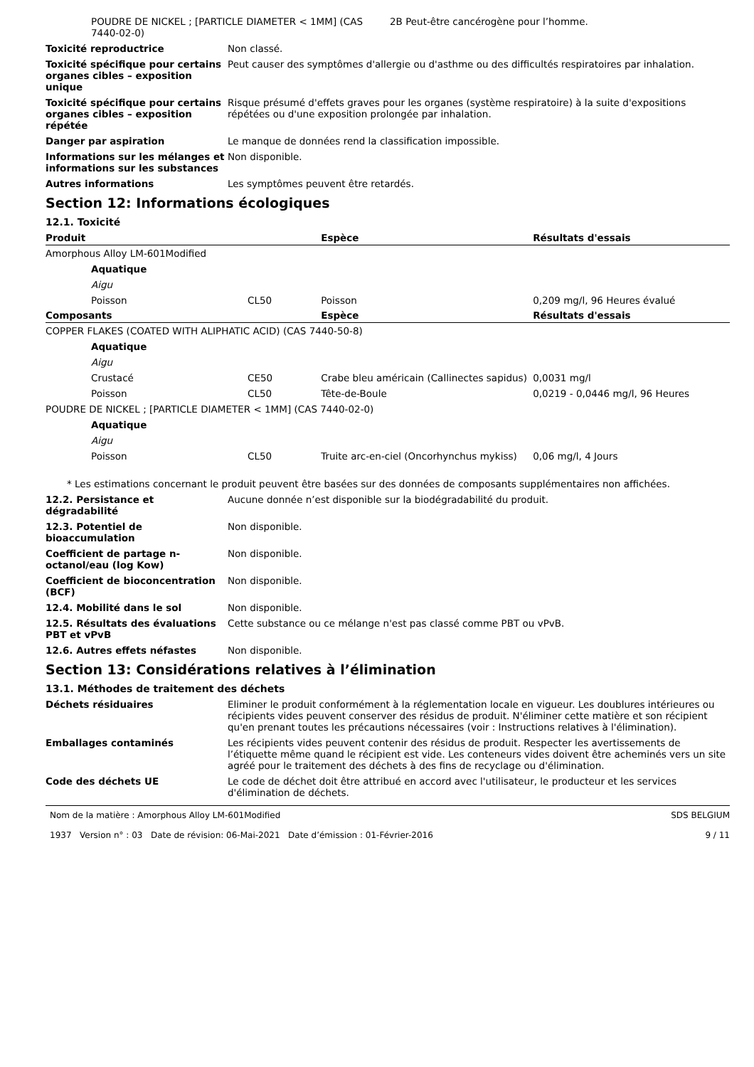POUDRE DE NICKEL ; [PARTICLE DIAMETER < 1MM] (CAS 7440-02-0)
2B Peut-être cancérogène pour l’homme.
Toxicité reproductrice Non classé.
Toxicité spécifique pour certains organes cibles – exposition unique
Peut causer des symptômes d'allergie ou d'asthme ou des difficultés respiratoires par inhalation.
Toxicité spécifique pour certains organes cibles – exposition répétée
Risque présumé d'effets graves pour les organes (système respiratoire) à la suite d'expositions répétées ou d'une exposition prolongée par inhalation.
Danger par aspiration Le manque de données rend la classification impossible.
Informations sur les mélanges et informations sur les substances
Non disponible.
Autres informations Les symptômes peuvent être retardés.
Section 12: Informations écologiques
12.1. Toxicité
| Produit | | Espèce | Résultats d'essais |
| --- | --- | --- | --- |
| Amorphous Alloy LM-601Modified | | | |
| Aquatique | | | |
| Aigu | | | |
| Poisson | CL50 | Poisson | 0,209 mg/l, 96 Heures évalué |
| Composants | | Espèce | Résultats d'essais |
| COPPER FLAKES (COATED WITH ALIPHATIC ACID) (CAS 7440-50-8) | | | |
| Aquatique | | | |
| Aigu | | | |
| Crustacé | CE50 | Crabe bleu américain (Callinectes sapidus) | 0,0031 mg/l |
| Poisson | CL50 | Tête-de-Boule | 0,0219 - 0,0446 mg/l, 96 Heures |
| POUDRE DE NICKEL ; [PARTICLE DIAMETER < 1MM] (CAS 7440-02-0) | | | |
| Aquatique | | | |
| Aigu | | | |
| Poisson | CL50 | Truite arc-en-ciel (Oncorhynchus mykiss) | 0,06 mg/l, 4 Jours |
* Les estimations concernant le produit peuvent être basées sur des données de composants supplémentaires non affichées.
12.2. Persistance et dégradabilité
Aucune donnée n’est disponible sur la biodégradabilité du produit.
12.3. Potentiel de bioaccumulation
Non disponible.
Coefficient de partage n-octanol/eau (log Kow)
Non disponible.
Coefficient de bioconcentration (BCF)
Non disponible.
12.4. Mobilité dans le sol Non disponible.
12.5. Résultats des évaluations PBT et vPvB
Cette substance ou ce mélange n'est pas classé comme PBT ou vPvB.
12.6. Autres effets néfastes Non disponible.
Section 13: Considérations relatives à l’élimination
13.1. Méthodes de traitement des déchets
Déchets résiduaires Eliminer le produit conformément à la réglementation locale en vigueur. Les doublures intérieures ou récipients vides peuvent conserver des résidus de produit. N'éliminer cette matière et son récipient qu'en prenant toutes les précautions nécessaires (voir : Instructions relatives à l'élimination).
Emballages contaminés Les récipients vides peuvent contenir des résidus de produit. Respecter les avertissements de l’étiquette même quand le récipient est vide. Les conteneurs vides doivent être acheminés vers un site agréé pour le traitement des déchets à des fins de recyclage ou d'élimination.
Code des déchets UE Le code de déchet doit être attribué en accord avec l'utilisateur, le producteur et les services d'élimination de déchets.
Nom de la matière : Amorphous Alloy LM-601Modified
1937 Version n° : 03 Date de révision: 06-Mai-2021 Date d’émission : 01-Février-2016
SDS BELGIUM
9 / 11